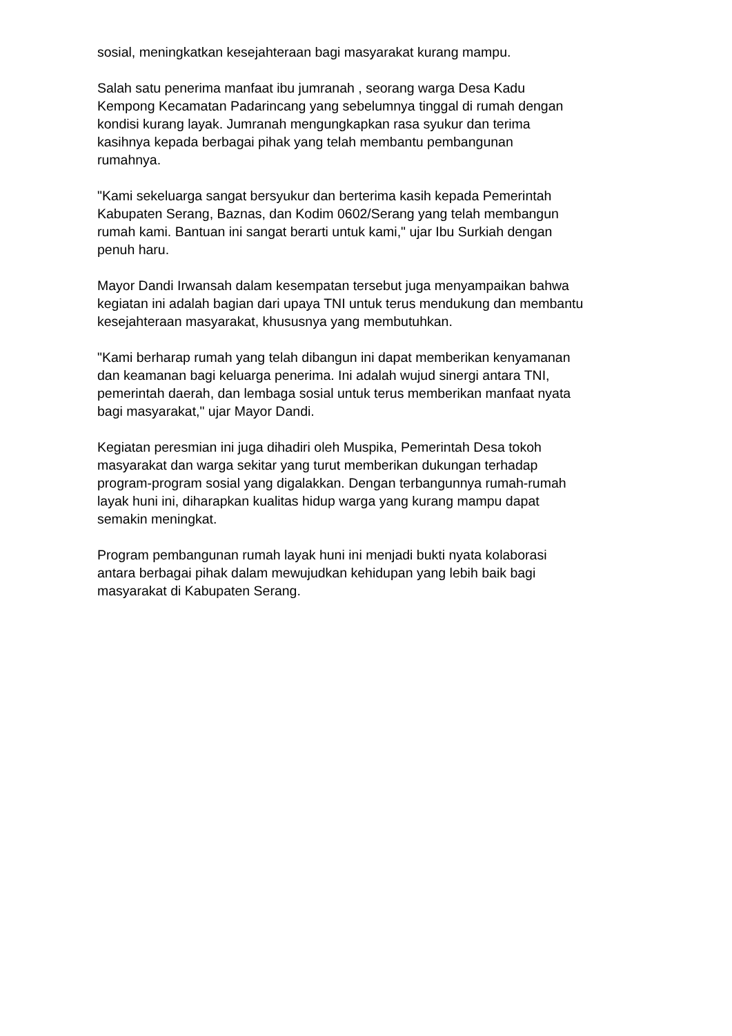sosial, meningkatkan kesejahteraan bagi masyarakat kurang mampu.
Salah satu penerima manfaat ibu jumranah , seorang warga Desa Kadu
Kempong Kecamatan Padarincang yang sebelumnya tinggal di rumah dengan
kondisi kurang layak. Jumranah mengungkapkan rasa syukur dan terima
kasihnya kepada berbagai pihak yang telah membantu pembangunan
rumahnya.
"Kami sekeluarga sangat bersyukur dan berterima kasih kepada Pemerintah
Kabupaten Serang, Baznas, dan Kodim 0602/Serang yang telah membangun
rumah kami. Bantuan ini sangat berarti untuk kami," ujar Ibu Surkiah dengan
penuh haru.
Mayor Dandi Irwansah dalam kesempatan tersebut juga menyampaikan bahwa
kegiatan ini adalah bagian dari upaya TNI untuk terus mendukung dan membantu
kesejahteraan masyarakat, khususnya yang membutuhkan.
"Kami berharap rumah yang telah dibangun ini dapat memberikan kenyamanan
dan keamanan bagi keluarga penerima. Ini adalah wujud sinergi antara TNI,
pemerintah daerah, dan lembaga sosial untuk terus memberikan manfaat nyata
bagi masyarakat," ujar Mayor Dandi.
Kegiatan peresmian ini juga dihadiri oleh Muspika, Pemerintah Desa tokoh
masyarakat dan warga sekitar yang turut memberikan dukungan terhadap
program-program sosial yang digalakkan. Dengan terbangunnya rumah-rumah
layak huni ini, diharapkan kualitas hidup warga yang kurang mampu dapat
semakin meningkat.
Program pembangunan rumah layak huni ini menjadi bukti nyata kolaborasi
antara berbagai pihak dalam mewujudkan kehidupan yang lebih baik bagi
masyarakat di Kabupaten Serang.